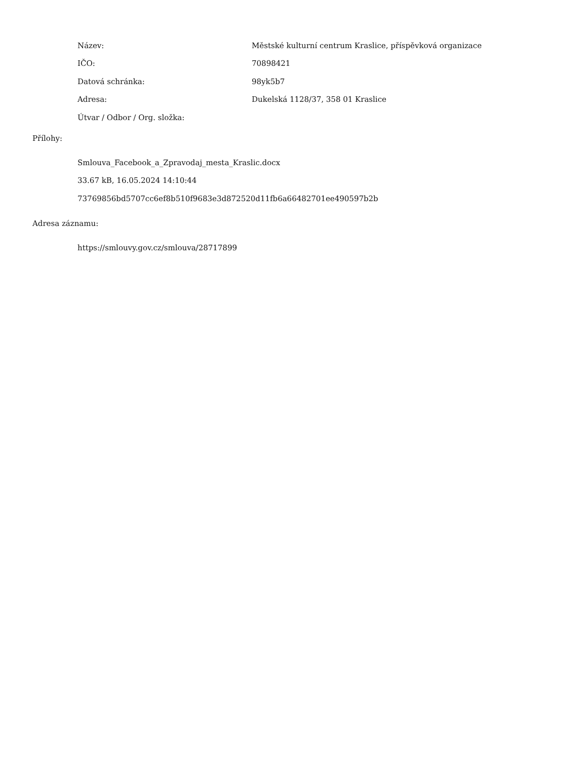| Název: | Městské kulturní centrum Kraslice, příspěvková organizace |
| IČO: | 70898421 |
| Datová schránka: | 98yk5b7 |
| Adresa: | Dukelská 1128/37, 358 01 Kraslice |
| Útvar / Odbor / Org. složka: | |
Přílohy:
Smlouva_Facebook_a_Zpravodaj_mesta_Kraslic.docx
33.67 kB, 16.05.2024 14:10:44
73769856bd5707cc6ef8b510f9683e3d872520d11fb6a66482701ee490597b2b
Adresa záznamu:
https://smlouvy.gov.cz/smlouva/28717899